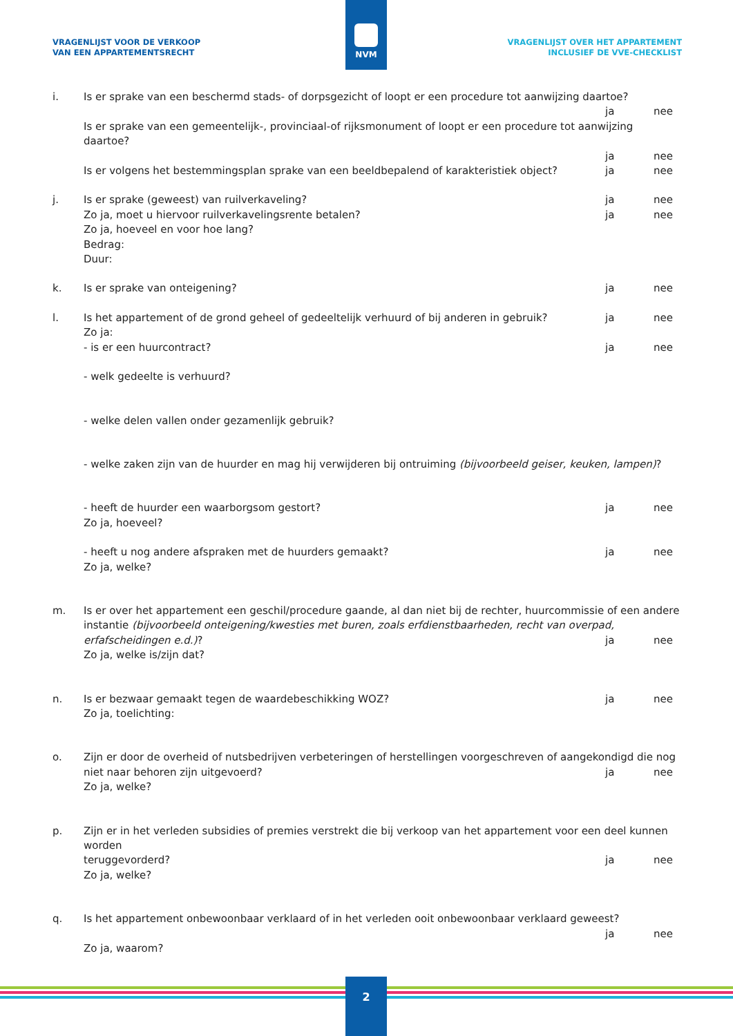VRAGENLIJST VOOR DE VERKOOP
VAN EEN APPARTEMENTSRECHT
VRAGENLIJST OVER HET APPARTEMENT
INCLUSIEF DE VVE-CHECKLIST
NVM
i. Is er sprake van een beschermd stads- of dorpsgezicht of loopt er een procedure tot aanwijzing daartoe?
ja nee
Is er sprake van een gemeentelijk-, provinciaal-of rijksmonument of loopt er een procedure tot aanwijzing daartoe?
ja nee
Is er volgens het bestemmingsplan sprake van een beeldbepalend of karakteristiek object? ja nee
j. Is er sprake (geweest) van ruilverkaveling? ja nee
Zo ja, moet u hiervoor ruilverkavelingsrente betalen? ja nee
Zo ja, hoeveel en voor hoe lang?
Bedrag:
Duur:
k. Is er sprake van onteigening? ja nee
l. Is het appartement of de grond geheel of gedeeltelijk verhuurd of bij anderen in gebruik? ja nee
Zo ja:
- is er een huurcontract? ja nee
- welk gedeelte is verhuurd?
- welke delen vallen onder gezamenlijk gebruik?
- welke zaken zijn van de huurder en mag hij verwijderen bij ontruiming (bijvoorbeeld geiser, keuken, lampen)?
- heeft de huurder een waarborgsom gestort? ja nee
Zo ja, hoeveel?
- heeft u nog andere afspraken met de huurders gemaakt? ja nee
Zo ja, welke?
m. Is er over het appartement een geschil/procedure gaande, al dan niet bij de rechter, huurcommissie of een andere instantie (bijvoorbeeld onteigening/kwesties met buren, zoals erfdienstbaarheden, recht van overpad,
erfafscheidingen e.d.)? ja nee
Zo ja, welke is/zijn dat?
n. Is er bezwaar gemaakt tegen de waardebeschikking WOZ? ja nee
Zo ja, toelichting:
o. Zijn er door de overheid of nutsbedrijven verbeteringen of herstellingen voorgeschreven of aangekondigd die nog
niet naar behoren zijn uitgevoerd? ja nee
Zo ja, welke?
p. Zijn er in het verleden subsidies of premies verstrekt die bij verkoop van het appartement voor een deel kunnen worden
teruggevorderd? ja nee
Zo ja, welke?
q. Is het appartement onbewoonbaar verklaard of in het verleden ooit onbewoonbaar verklaard geweest?
ja nee
Zo ja, waarom?
2